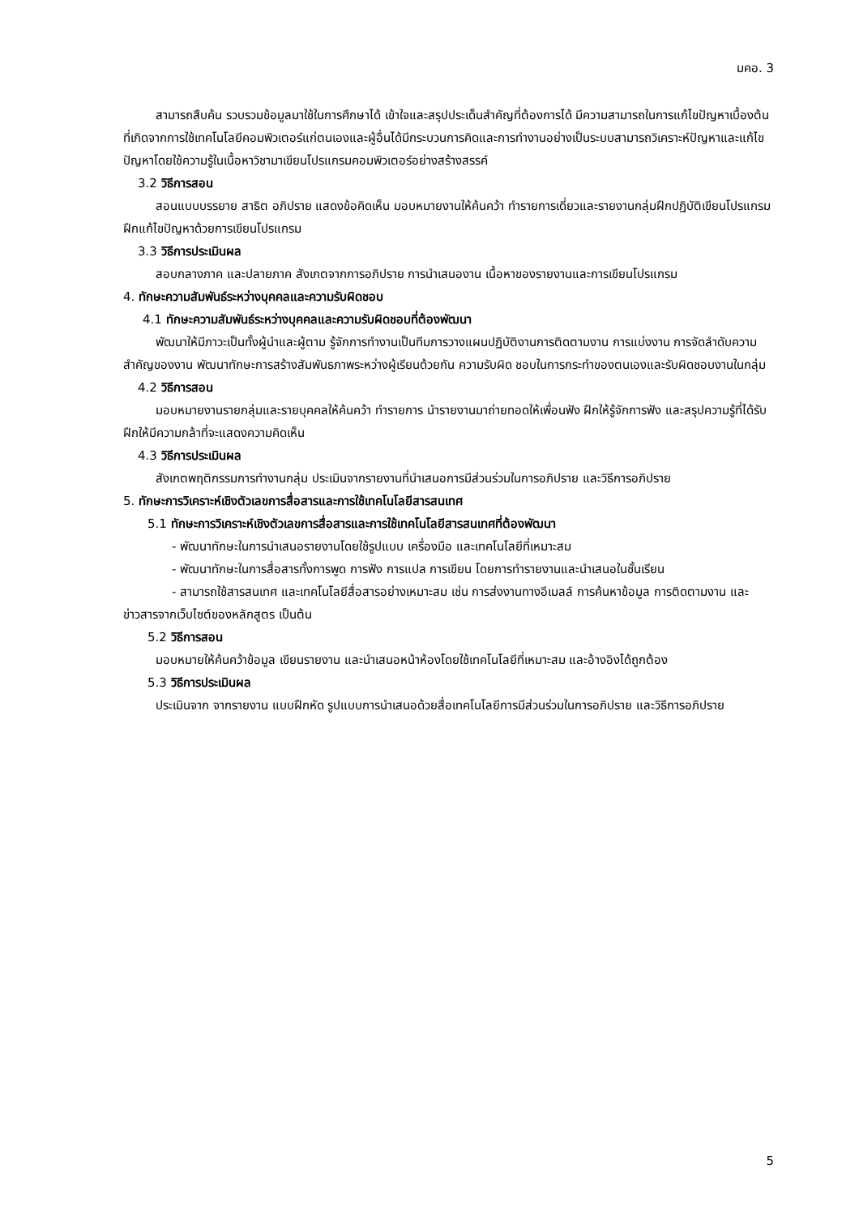มคอ. 3
สามารถสืบค้น รวบรวมข้อมูลมาใช้ในการศึกษาได้ เข้าใจและสรุปประเด็นสำคัญที่ต้องการได้ มีความสามารถในการแก้ไขปัญหาเบื้องต้นที่เกิดจากการใช้เทคโนโลยีคอมพิวเตอร์แก่ตนเองและผู้อื่นได้มีกระบวนการคิดและการทำงานอย่างเป็นระบบสามารถวิเคราะห์ปัญหาและแก้ไขปัญหาโดยใช้ความรู้ในเนื้อหาวิชามาเขียนโปรแกรมคอมพิวเตอร์อย่างสร้างสรรค์
3.2 วิธีการสอน
สอนแบบบรรยาย สาธิต อภิปราย แสดงข้อคิดเห็น มอบหมายงานให้ค้นคว้า ทำรายการเดี่ยวและรายงานกลุ่มฝึกปฏิบัติเขียนโปรแกรม ฝึกแก้ไขปัญหาด้วยการเขียนโปรแกรม
3.3 วิธีการประเมินผล
สอบกลางภาค และปลายภาค สังเกตจากการอภิปราย การนำเสนองาน เนื้อหาของรายงานและการเขียนโปรแกรม
4. ทักษะความสัมพันธ์ระหว่างบุคคลและความรับผิดชอบ
4.1 ทักษะความสัมพันธ์ระหว่างบุคคลและความรับผิดชอบที่ต้องพัฒนา
พัฒนาให้มีภาวะเป็นทั้งผู้นำและผู้ตาม รู้จักการทำงานเป็นทีมการวางแผนปฏิบัติงานการติดตามงาน การแบ่งงาน การจัดลำดับความสำคัญของงาน พัฒนาทักษะการสร้างสัมพันธภาพระหว่างผู้เรียนด้วยกัน ความรับผิด ชอบในการกระทำของตนเองและรับผิดชอบงานในกลุ่ม
4.2 วิธีการสอน
มอบหมายงานรายกลุ่มและรายบุคคลให้ค้นคว้า ทำรายการ นำรายงานมาถ่ายทอดให้เพื่อนฟัง ฝึกให้รู้จักการฟัง และสรุปความรู้ที่ได้รับ ฝึกให้มีความกล้าที่จะแสดงความคิดเห็น
4.3 วิธีการประเมินผล
สังเกตพฤติกรรมการทำงานกลุ่ม ประเมินจากรายงานที่นำเสนอการมีส่วนร่วมในการอภิปราย และวิธีการอภิปราย
5. ทักษะการวิเคราะห์เชิงตัวเลขการสื่อสารและการใช้เทคโนโลยีสารสนเทศ
5.1 ทักษะการวิเคราะห์เชิงตัวเลขการสื่อสารและการใช้เทคโนโลยีสารสนเทศที่ต้องพัฒนา
- พัฒนาทักษะในการนำเสนอรายงานโดยใช้รูปแบบ เครื่องมือ และเทคโนโลยีที่เหมาะสม
- พัฒนาทักษะในการสื่อสารทั้งการพูด การฟัง การแปล การเขียน โดยการทำรายงานและนำเสนอในชั้นเรียน
- สามารถใช้สารสนเทศ และเทคโนโลยีสื่อสารอย่างเหมาะสม เช่น การส่งงานทางอีเมลล์ การค้นหาข้อมูล การติดตามงาน และข่าวสารจากเว็บไซต์ของหลักสูตร เป็นต้น
5.2 วิธีการสอน
มอบหมายให้ค้นคว้าข้อมูล เขียนรายงาน และนำเสนอหน้าห้องโดยใช้เทคโนโลยีที่เหมาะสม และอ้างอิงได้ถูกต้อง
5.3 วิธีการประเมินผล
ประเมินจาก จากรายงาน แบบฝึกหัด รูปแบบการนำเสนอด้วยสื่อเทคโนโลยีการมีส่วนร่วมในการอภิปราย และวิธีการอภิปราย
5